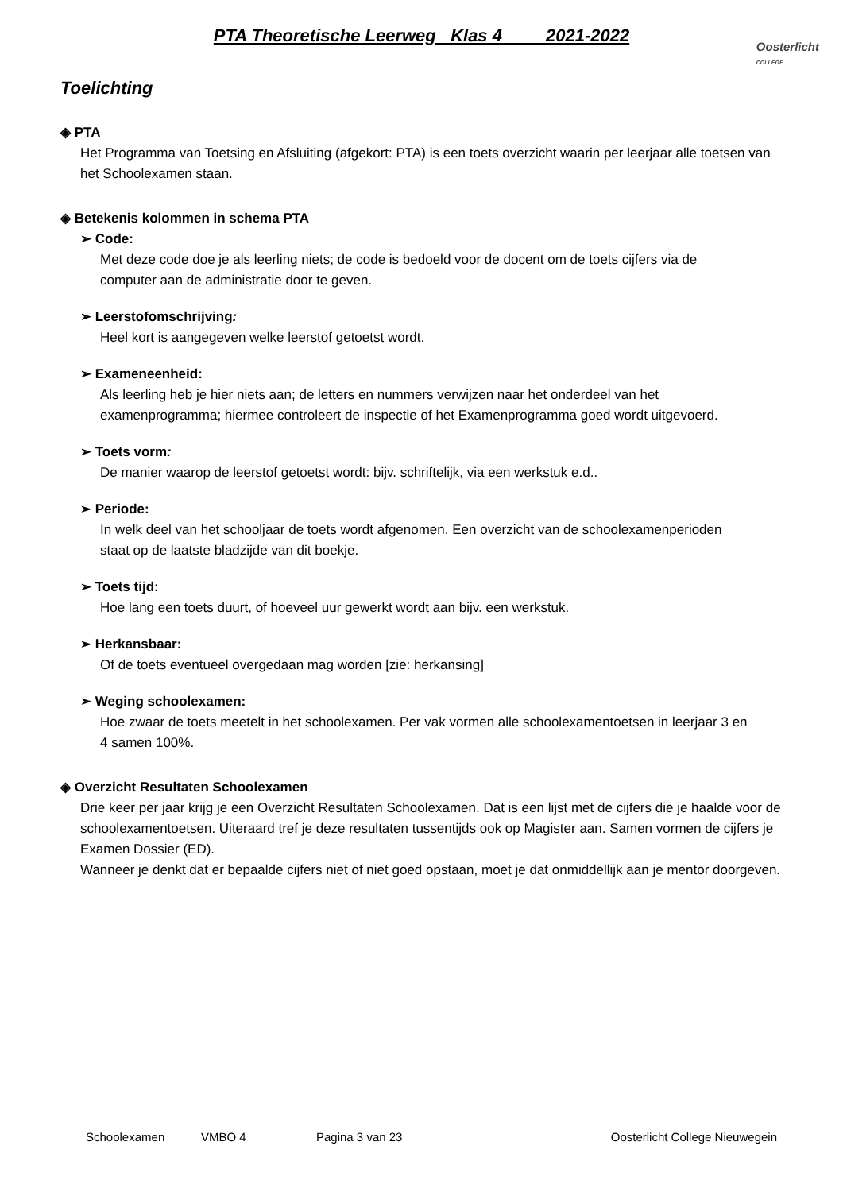PTA Theoretische Leerweg Klas 4 2021-2022
Oosterlicht
COLLEGE
Toelichting
◈ PTA
Het Programma van Toetsing en Afsluiting (afgekort: PTA) is een toets overzicht waarin per leerjaar alle toetsen van het Schoolexamen staan.
◈ Betekenis kolommen in schema PTA
➢ Code:
Met deze code doe je als leerling niets; de code is bedoeld voor de docent om de toets cijfers via de computer aan de administratie door te geven.
➢ Leerstofomschrijving:
Heel kort is aangegeven welke leerstof getoetst wordt.
➢ Exameneenheid:
Als leerling heb je hier niets aan; de letters en nummers verwijzen naar het onderdeel van het examenprogramma; hiermee controleert de inspectie of het Examenprogramma goed wordt uitgevoerd.
➢ Toets vorm:
De manier waarop de leerstof getoetst wordt: bijv. schriftelijk, via een werkstuk e.d..
➢ Periode:
In welk deel van het schooljaar de toets wordt afgenomen. Een overzicht van de schoolexamenperioden staat op de laatste bladzijde van dit boekje.
➢ Toets tijd:
Hoe lang een toets duurt, of hoeveel uur gewerkt wordt aan bijv. een werkstuk.
➢ Herkansbaar:
Of de toets eventueel overgedaan mag worden [zie: herkansing]
➢ Weging schoolexamen:
Hoe zwaar de toets meetelt in het schoolexamen. Per vak vormen alle schoolexamentoetsen in leerjaar 3 en 4 samen 100%.
◈ Overzicht Resultaten Schoolexamen
Drie keer per jaar krijg je een Overzicht Resultaten Schoolexamen. Dat is een lijst met de cijfers die je haalde voor de schoolexamentoetsen. Uiteraard tref je deze resultaten tussentijds ook op Magister aan. Samen vormen de cijfers je Examen Dossier (ED).
Wanneer je denkt dat er bepaalde cijfers niet of niet goed opstaan, moet je dat onmiddellijk aan je mentor doorgeven.
Schoolexamen VMBO 4 Pagina 3 van 23 Oosterlicht College Nieuwegein